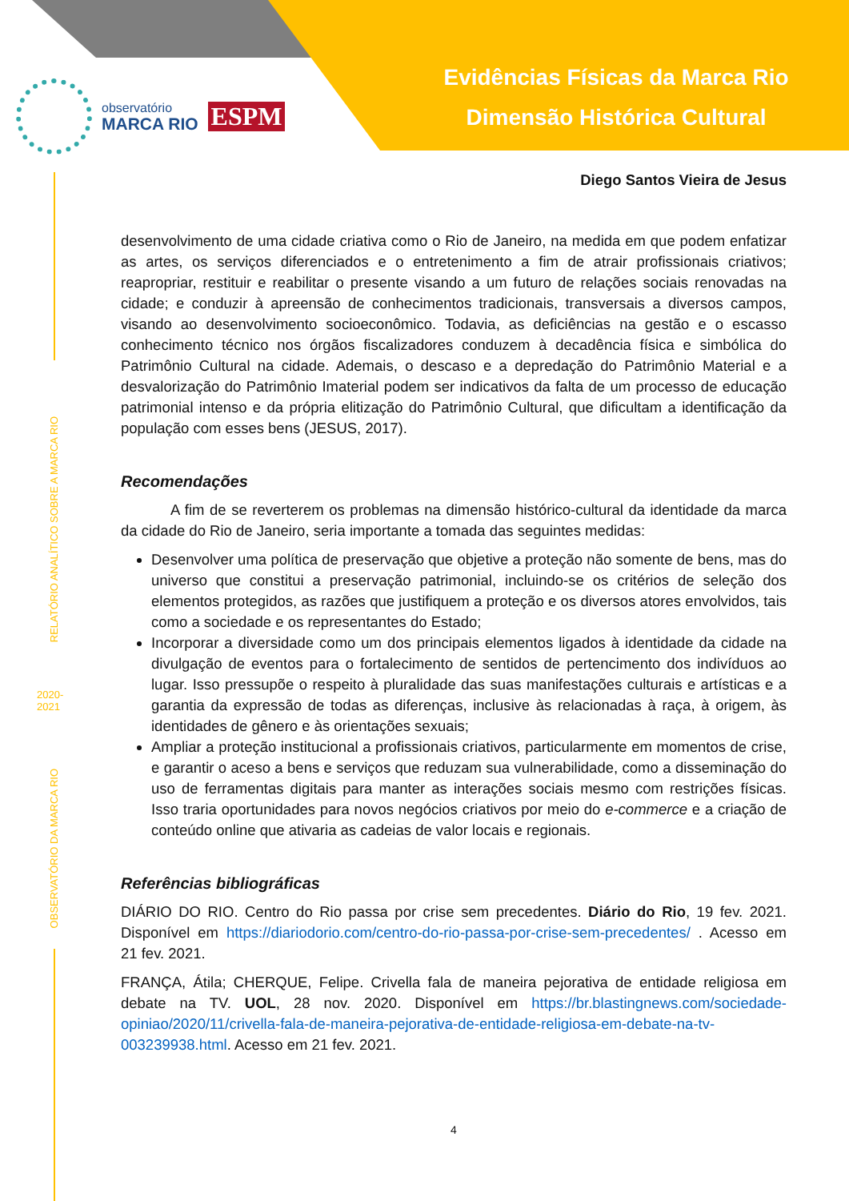Evidências Físicas da Marca Rio
Dimensão Histórica Cultural
observatório
MARCA RIO
ESPM
RELATÓRIO ANALÍTICO SOBRE A MARCA RIO
2020-
2021
OBSERVATÓRIO DA MARCA RIO
Diego Santos Vieira de Jesus
desenvolvimento de uma cidade criativa como o Rio de Janeiro, na medida em que podem enfatizar as artes, os serviços diferenciados e o entretenimento a fim de atrair profissionais criativos; reapropriar, restituir e reabilitar o presente visando a um futuro de relações sociais renovadas na cidade; e conduzir à apreensão de conhecimentos tradicionais, transversais a diversos campos, visando ao desenvolvimento socioeconômico. Todavia, as deficiências na gestão e o escasso conhecimento técnico nos órgãos fiscalizadores conduzem à decadência física e simbólica do Patrimônio Cultural na cidade. Ademais, o descaso e a depredação do Patrimônio Material e a desvalorização do Patrimônio Imaterial podem ser indicativos da falta de um processo de educação patrimonial intenso e da própria elitização do Patrimônio Cultural, que dificultam a identificação da população com esses bens (JESUS, 2017).
Recomendações
A fim de se reverterem os problemas na dimensão histórico-cultural da identidade da marca da cidade do Rio de Janeiro, seria importante a tomada das seguintes medidas:
Desenvolver uma política de preservação que objetive a proteção não somente de bens, mas do universo que constitui a preservação patrimonial, incluindo-se os critérios de seleção dos elementos protegidos, as razões que justifiquem a proteção e os diversos atores envolvidos, tais como a sociedade e os representantes do Estado;
Incorporar a diversidade como um dos principais elementos ligados à identidade da cidade na divulgação de eventos para o fortalecimento de sentidos de pertencimento dos indivíduos ao lugar. Isso pressupõe o respeito à pluralidade das suas manifestações culturais e artísticas e a garantia da expressão de todas as diferenças, inclusive às relacionadas à raça, à origem, às identidades de gênero e às orientações sexuais;
Ampliar a proteção institucional a profissionais criativos, particularmente em momentos de crise, e garantir o aceso a bens e serviços que reduzam sua vulnerabilidade, como a disseminação do uso de ferramentas digitais para manter as interações sociais mesmo com restrições físicas. Isso traria oportunidades para novos negócios criativos por meio do e-commerce e a criação de conteúdo online que ativaria as cadeias de valor locais e regionais.
Referências bibliográficas
DIÁRIO DO RIO. Centro do Rio passa por crise sem precedentes. Diário do Rio, 19 fev. 2021. Disponível em https://diariodorio.com/centro-do-rio-passa-por-crise-sem-precedentes/ . Acesso em 21 fev. 2021.
FRANÇA, Átila; CHERQUE, Felipe. Crivella fala de maneira pejorativa de entidade religiosa em debate na TV. UOL, 28 nov. 2020. Disponível em https://br.blastingnews.com/sociedade-opiniao/2020/11/crivella-fala-de-maneira-pejorativa-de-entidade-religiosa-em-debate-na-tv-003239938.html. Acesso em 21 fev. 2021.
4